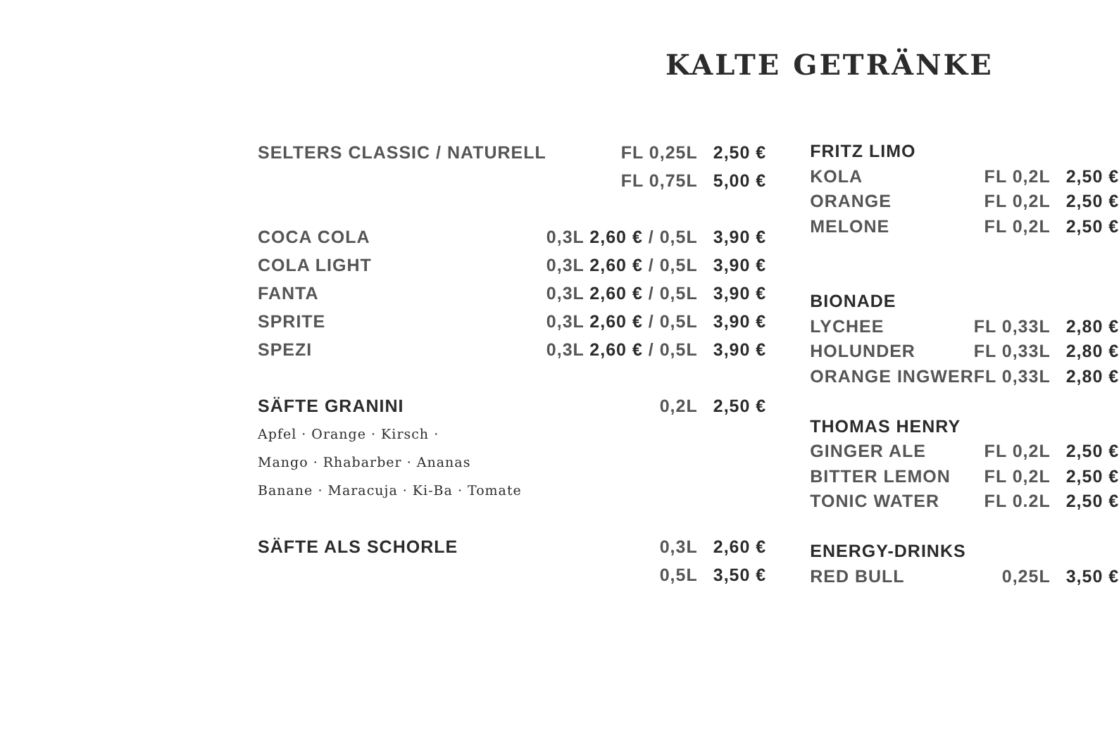KALTE GETRÄNKE
| SELTERS CLASSIC / NATURELL | FL 0,25L | 2,50 € |
| | FL 0,75L | 5,00 € |
| COCA COLA | 0,3L 2,60 € / 0,5L | 3,90 € |
| COLA LIGHT | 0,3L 2,60 € / 0,5L | 3,90 € |
| FANTA | 0,3L 2,60 € / 0,5L | 3,90 € |
| SPRITE | 0,3L 2,60 € / 0,5L | 3,90 € |
| SPEZI | 0,3L 2,60 € / 0,5L | 3,90 € |
| SÄFTE GRANINI | 0,2L | 2,50 € |
| Apfel · Orange · Kirsch · | | |
| Mango · Rhabarber · Ananas | | |
| Banane · Maracuja · Ki-Ba · Tomate | | |
| SÄFTE ALS SCHORLE | 0,3L | 2,60 € |
| | 0,5L | 3,50 € |
| FRITZ LIMO | | |
| KOLA | FL 0,2L | 2,50 € |
| ORANGE | FL 0,2L | 2,50 € |
| MELONE | FL 0,2L | 2,50 € |
| BIONADE | | |
| LYCHEE | FL 0,33L | 2,80 € |
| HOLUNDER | FL 0,33L | 2,80 € |
| ORANGE INGWER | FL 0,33L | 2,80 € |
| THOMAS HENRY | | |
| GINGER ALE | FL 0,2L | 2,50 € |
| BITTER LEMON | FL 0,2L | 2,50 € |
| TONIC WATER | FL 0.2L | 2,50 € |
| ENERGY-DRINKS | | |
| RED BULL | 0,25L | 3,50 € |